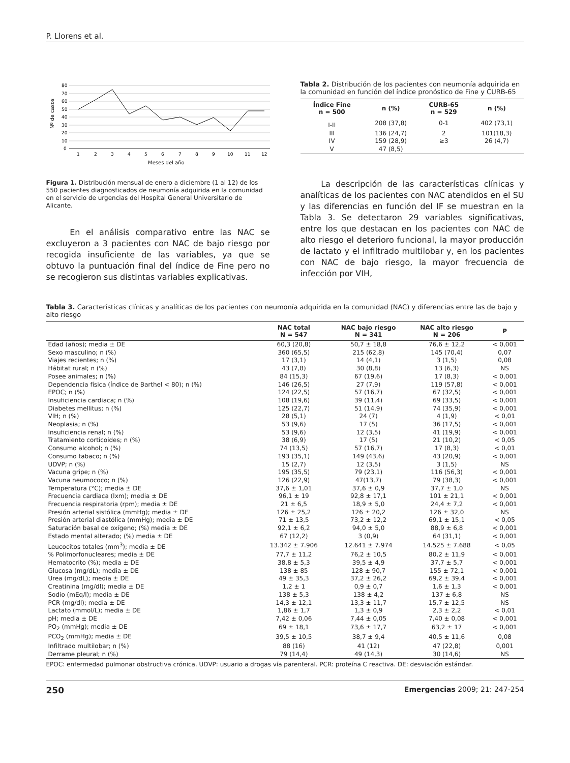P. Llorens et al.
80
70
60
50
40
30
20
10
0
1
2
3
4
5
6
7
8
9
10
11
12
Meses del año
Nº de casos
Figura 1. Distribución mensual de enero a diciembre (1 al 12) de los 550 pacientes diagnosticados de neumonía adquirida en la comunidad en el servicio de urgencias del Hospital General Universitario de Alicante.
En el análisis comparativo entre las NAC se excluyeron a 3 pacientes con NAC de bajo riesgo por recogida insuficiente de las variables, ya que se obtuvo la puntuación final del índice de Fine pero no se recogieron sus distintas variables explicativas.
Tabla 2. Distribución de los pacientes con neumonía adquirida en la comunidad en función del índice pronóstico de Fine y CURB-65
| Índice Fine n = 500 | n (%) | CURB-65 n = 529 | n (%) |
| --- | --- | --- | --- |
| I-II | 208 (37,8) | 0-1 | 402 (73,1) |
| III | 136 (24,7) | 2 | 101(18,3) |
| IV | 159 (28,9) | ≥3 | 26 (4,7) |
| V | 47 (8,5) | | |
La descripción de las características clínicas y analíticas de los pacientes con NAC atendidos en el SU y las diferencias en función del IF se muestran en la Tabla 3. Se detectaron 29 variables significativas, entre los que destacan en los pacientes con NAC de alto riesgo el deterioro funcional, la mayor producción de lactato y el infiltrado multilobar y, en los pacientes con NAC de bajo riesgo, la mayor frecuencia de infección por VIH,
Tabla 3. Características clínicas y analíticas de los pacientes con neumonía adquirida en la comunidad (NAC) y diferencias entre las de bajo y alto riesgo
| | NAC total N = 547 | NAC bajo riesgo N = 341 | NAC alto riesgo N = 206 | P |
| --- | --- | --- | --- | --- |
| Edad (años); media ± DE | 60,3 (20,8) | 50,7 ± 18,8 | 76,6 ± 12,2 | < 0,001 |
| Sexo masculino; n (%) | 360 (65,5) | 215 (62,8) | 145 (70,4) | 0,07 |
| Viajes recientes; n (%) | 17 (3,1) | 14 (4,1) | 3 (1,5) | 0,08 |
| Hábitat rural; n (%) | 43 (7,8) | 30 (8,8) | 13 (6,3) | NS |
| Posee animales; n (%) | 84 (15,3) | 67 (19,6) | 17 (8,3) | < 0,001 |
| Dependencia física (Índice de Barthel < 80); n (%) | 146 (26,5) | 27 (7,9) | 119 (57,8) | < 0,001 |
| EPOC; n (%) | 124 (22,5) | 57 (16,7) | 67 (32,5) | < 0,001 |
| Insuficiencia cardiaca; n (%) | 108 (19,6) | 39 (11,4) | 69 (33,5) | < 0,001 |
| Diabetes mellitus; n (%) | 125 (22,7) | 51 (14,9) | 74 (35,9) | < 0,001 |
| VIH; n (%) | 28 (5,1) | 24 (7) | 4 (1,9) | < 0,01 |
| Neoplasia; n (%) | 53 (9,6) | 17 (5) | 36 (17,5) | < 0,001 |
| Insuficiencia renal; n (%) | 53 (9,6) | 12 (3,5) | 41 (19,9) | < 0,001 |
| Tratamiento corticoides; n (%) | 38 (6,9) | 17 (5) | 21 (10,2) | < 0,05 |
| Consumo alcohol; n (%) | 74 (13,5) | 57 (16,7) | 17 (8,3) | < 0,01 |
| Consumo tabaco; n (%) | 193 (35,1) | 149 (43,6) | 43 (20,9) | < 0,001 |
| UDVP; n (%) | 15 (2,7) | 12 (3,5) | 3 (1,5) | NS |
| Vacuna gripe; n (%) | 195 (35,5) | 79 (23,1) | 116 (56,3) | < 0,001 |
| Vacuna neumococo; n (%) | 126 (22,9) | 47(13,7) | 79 (38,3) | < 0,001 |
| Temperatura (°C); media ± DE | 37,6 ± 1,01 | 37,6 ± 0,9 | 37,7 ± 1,0 | NS |
| Frecuencia cardiaca (lxm); media ± DE | 96,1 ± 19 | 92,8 ± 17,1 | 101 ± 21,1 | < 0,001 |
| Frecuencia respiratoria (rpm); media ± DE | 21 ± 6,5 | 18,9 ± 5,0 | 24,4 ± 7,2 | < 0,001 |
| Presión arterial sistólica (mmHg); media ± DE | 126 ± 25,2 | 126 ± 20,2 | 126 ± 32,0 | NS |
| Presión arterial diastólica (mmHg); media ± DE | 71 ± 13,5 | 73,2 ± 12,2 | 69,1 ± 15,1 | < 0,05 |
| Saturación basal de oxígeno; (%) media ± DE | 92,1 ± 6,2 | 94,0 ± 5,0 | 88,9 ± 6,8 | < 0,001 |
| Estado mental alterado; (%) media ± DE | 67 (12,2) | 3 (0,9) | 64 (31,1) | < 0,001 |
| Leucocitos totales (mm<sup>3</sup>); media ± DE | 13.342 ± 7.906 | 12.641 ± 7.974 | 14.525 ± 7.688 | < 0,05 |
| % Polimorfonucleares; media ± DE | 77,7 ± 11,2 | 76,2 ± 10,5 | 80,2 ± 11,9 | < 0,001 |
| Hematocrito (%); media ± DE | 38,8 ± 5,3 | 39,5 ± 4,9 | 37,7 ± 5,7 | < 0,001 |
| Glucosa (mg/dL); media ± DE | 138 ± 85 | 128 ± 90,7 | 155 ± 72,1 | < 0,001 |
| Urea (mg/dL); media ± DE | 49 ± 35,3 | 37,2 ± 26,2 | 69,2 ± 39,4 | < 0,001 |
| Creatinina (mg/dl); media ± DE | 1,2 ± 1 | 0,9 ± 0,7 | 1,6 ± 1,3 | < 0,001 |
| Sodio (mEq/l); media ± DE | 138 ± 5,3 | 138 ± 4,2 | 137 ± 6,8 | NS |
| PCR (mg/dl); media ± DE | 14,3 ± 12,1 | 13,3 ± 11,7 | 15,7 ± 12,5 | NS |
| Lactato (mmol/L); media ± DE | 1,86 ± 1,7 | 1,3 ± 0,9 | 2,3 ± 2,2 | < 0,01 |
| pH; media ± DE | 7,42 ± 0,06 | 7,44 ± 0,05 | 7,40 ± 0,08 | < 0,001 |
| PO<sub>2</sub> (mmHg); media ± DE | 69 ± 18,1 | 73,6 ± 17,7 | 63,2 ± 17 | < 0,001 |
| PCO<sub>2</sub> (mmHg); media ± DE | 39,5 ± 10,5 | 38,7 ± 9,4 | 40,5 ± 11,6 | 0,08 |
| Infiltrado multilobar; n (%) | 88 (16) | 41 (12) | 47 (22,8) | 0,001 |
| Derrame pleural; n (%) | 79 (14,4) | 49 (14,3) | 30 (14,6) | NS |
EPOC: enfermedad pulmonar obstructiva crónica. UDVP: usuario a drogas vía parenteral. PCR: proteína C reactiva. DE: desviación estándar.
250 Emergencias 2009; 21: 247-254